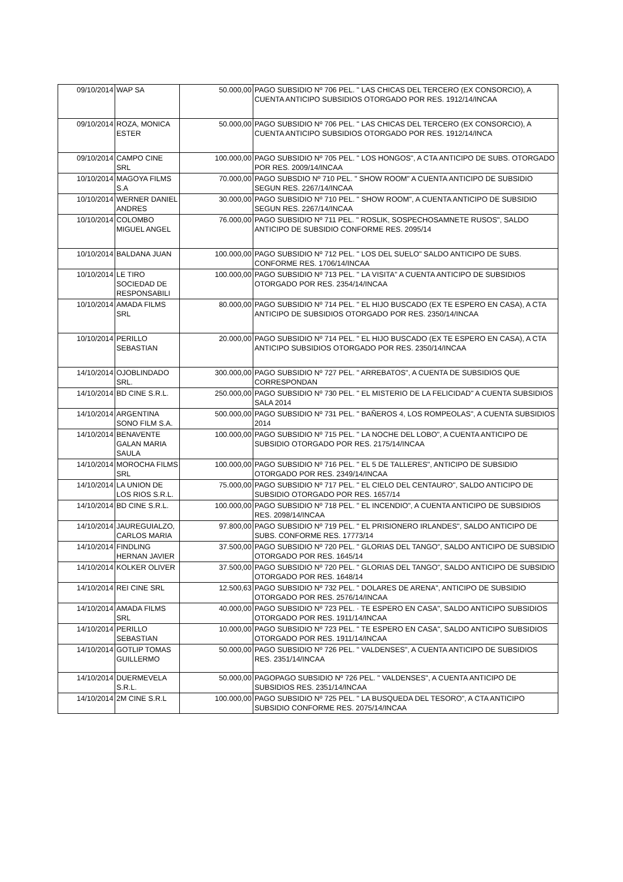| 09/10/2014 | WAP SA | 50.000,00 | PAGO SUBSIDIO Nº 706 PEL. " LAS CHICAS DEL TERCERO (EX CONSORCIO), A CUENTA ANTICIPO SUBSIDIOS OTORGADO POR RES. 1912/14/INCAA |
| 09/10/2014 | ROZA, MONICA ESTER | 50.000,00 | PAGO SUBSIDIO Nº 706 PEL. " LAS CHICAS DEL TERCERO (EX CONSORCIO), A CUENTA ANTICIPO SUBSIDIOS OTORGADO POR RES. 1912/14/INCA |
| 09/10/2014 | CAMPO CINE SRL | 100.000,00 | PAGO SUBSIDIO Nº 705 PEL. " LOS HONGOS", A CTA ANTICIPO DE SUBS. OTORGADO POR RES. 2009/14/INCAA |
| 10/10/2014 | MAGOYA FILMS S.A | 70.000,00 | PAGO SUBSDIO Nº 710 PEL. " SHOW ROOM" A CUENTA ANTICIPO DE SUBSIDIO SEGUN RES. 2267/14/INCAA |
| 10/10/2014 | WERNER DANIEL ANDRES | 30.000,00 | PAGO SUBSIDIO Nº 710 PEL. " SHOW ROOM", A CUENTA ANTICIPO DE SUBSIDIO SEGUN RES. 2267/14/INCAA |
| 10/10/2014 | COLOMBO MIGUEL ANGEL | 76.000,00 | PAGO SUBSIDIO Nº 711 PEL. " ROSLIK, SOSPECHOSAMNETE RUSOS", SALDO ANTICIPO DE SUBSIDIO CONFORME RES. 2095/14 |
| 10/10/2014 | BALDANA JUAN | 100.000,00 | PAGO SUBSIDIO Nº 712 PEL. " LOS DEL SUELO" SALDO ANTICIPO DE SUBS. CONFORME RES. 1706/14/INCAA |
| 10/10/2014 | LE TIRO SOCIEDAD DE RESPONSABILI | 100.000,00 | PAGO SUBSIDIO Nº 713 PEL. " LA VISITA" A CUENTA ANTICIPO DE SUBSIDIOS OTORGADO POR RES. 2354/14/INCAA |
| 10/10/2014 | AMADA FILMS SRL | 80.000,00 | PAGO SUBSIDIO Nº 714 PEL. " EL HIJO BUSCADO (EX TE ESPERO EN CASA), A CTA ANTICIPO DE SUBSIDIOS OTORGADO POR RES. 2350/14/INCAA |
| 10/10/2014 | PERILLO SEBASTIAN | 20.000,00 | PAGO SUBSIDIO Nº 714 PEL. " EL HIJO BUSCADO (EX TE ESPERO EN CASA), A CTA ANTICIPO SUBSIDIOS OTORGADO POR RES. 2350/14/INCAA |
| 14/10/2014 | OJOBLINDADO SRL. | 300.000,00 | PAGO SUBSIDIO Nº 727 PEL. " ARREBATOS", A CUENTA DE SUBSIDIOS QUE CORRESPONDAN |
| 14/10/2014 | BD CINE S.R.L. | 250.000,00 | PAGO SUBSIDIO Nº 730 PEL. " EL MISTERIO DE LA FELICIDAD" A CUENTA SUBSIDIOS SALA 2014 |
| 14/10/2014 | ARGENTINA SONO FILM S.A. | 500.000,00 | PAGO SUBSIDIO Nº 731 PEL. " BAÑEROS 4, LOS ROMPEOLAS", A CUENTA SUBSIDIOS 2014 |
| 14/10/2014 | BENAVENTE GALAN MARIA SAULA | 100.000,00 | PAGO SUBSIDIO Nº 715 PEL. " LA NOCHE DEL LOBO", A CUENTA ANTICIPO DE SUBSIDIO OTORGADO POR RES. 2175/14/INCAA |
| 14/10/2014 | MOROCHA FILMS SRL | 100.000,00 | PAGO SUBSIDIO Nº 716 PEL. " EL 5 DE TALLERES", ANTICIPO DE SUBSIDIO OTORGADO POR RES. 2349/14/INCAA |
| 14/10/2014 | LA UNION DE LOS RIOS S.R.L. | 75.000,00 | PAGO SUBSIDIO Nº 717 PEL. " EL CIELO DEL CENTAURO", SALDO ANTICIPO DE SUBSIDIO OTORGADO POR RES. 1657/14 |
| 14/10/2014 | BD CINE S.R.L. | 100.000,00 | PAGO SUBSIDIO Nº 718 PEL. " EL INCENDIO", A CUENTA ANTICIPO DE SUBSIDIOS RES. 2098/14/INCAA |
| 14/10/2014 | JAUREGUIALZO, CARLOS MARIA | 97.800,00 | PAGO SUBSIDIO Nº 719 PEL. " EL PRISIONERO IRLANDES", SALDO ANTICIPO DE SUBS. CONFORME RES. 17773/14 |
| 14/10/2014 | FINDLING HERNAN JAVIER | 37.500,00 | PAGO SUBSIDIO Nº 720 PEL. " GLORIAS DEL TANGO", SALDO ANTICIPO DE SUBSIDIO OTORGADO POR RES. 1645/14 |
| 14/10/2014 | KOLKER OLIVER | 37.500,00 | PAGO SUBSIDIO Nº 720 PEL. " GLORIAS DEL TANGO", SALDO ANTICIPO DE SUBSIDIO OTORGADO POR RES. 1648/14 |
| 14/10/2014 | REI CINE SRL | 12.500,63 | PAGO SUBSIDIO Nº 732 PEL. " DOLARES DE ARENA", ANTICIPO DE SUBSIDIO OTORGADO POR RES. 2576/14/INCAA |
| 14/10/2014 | AMADA FILMS SRL | 40.000,00 | PAGO SUBSIDIO Nº 723 PEL. · TE ESPERO EN CASA", SALDO ANTICIPO SUBSIDIOS OTORGADO POR RES. 1911/14/INCAA |
| 14/10/2014 | PERILLO SEBASTIAN | 10.000,00 | PAGO SUBSIDIO Nº 723 PEL. " TE ESPERO EN CASA", SALDO ANTICIPO SUBSIDIOS OTORGADO POR RES. 1911/14/INCAA |
| 14/10/2014 | GOTLIP TOMAS GUILLERMO | 50.000,00 | PAGO SUBSIDIO Nº 726 PEL. " VALDENSES", A CUENTA ANTICIPO DE SUBSIDIOS RES. 2351/14/INCAA |
| 14/10/2014 | DUERMEVELA S.R.L. | 50.000,00 | PAGOPAGO SUBSIDIO Nº 726 PEL. " VALDENSES", A CUENTA ANTICIPO DE SUBSIDIOS RES. 2351/14/INCAA |
| 14/10/2014 | 2M CINE S.R.L | 100.000,00 | PAGO SUBSIDIO Nº 725 PEL. " LA BUSQUEDA DEL TESORO", A CTA ANTICIPO SUBSIDIO CONFORME RES. 2075/14/INCAA |